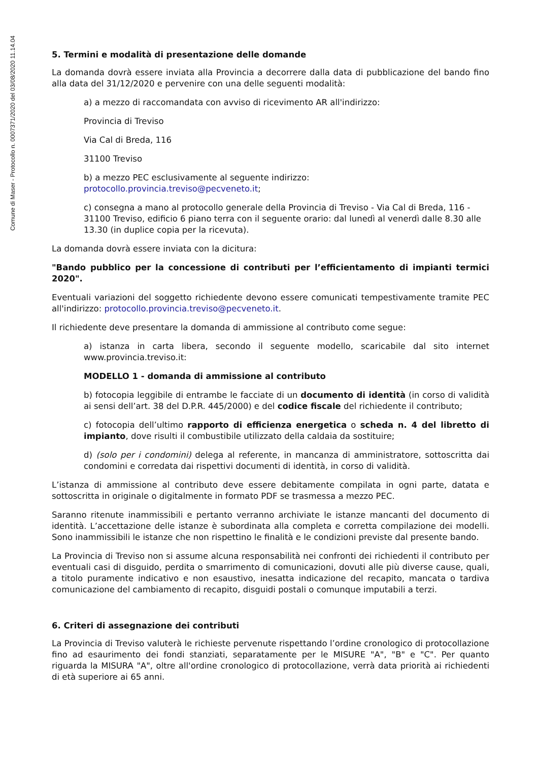Comune di Maser - Protocollo n. 0007371/2020 del 03/08/2020 11.14.04
5. Termini e modalità di presentazione delle domande
La domanda dovrà essere inviata alla Provincia a decorrere dalla data di pubblicazione del bando fino alla data del 31/12/2020 e pervenire con una delle seguenti modalità:
a) a mezzo di raccomandata con avviso di ricevimento AR all'indirizzo:
Provincia di Treviso
Via Cal di Breda, 116
31100 Treviso
b) a mezzo PEC esclusivamente al seguente indirizzo:
protocollo.provincia.treviso@pecveneto.it;
c) consegna a mano al protocollo generale della Provincia di Treviso - Via Cal di Breda, 116 - 31100 Treviso, edificio 6 piano terra con il seguente orario: dal lunedì al venerdì dalle 8.30 alle 13.30 (in duplice copia per la ricevuta).
La domanda dovrà essere inviata con la dicitura:
"Bando pubblico per la concessione di contributi per l’efficientamento di impianti termici 2020".
Eventuali variazioni del soggetto richiedente devono essere comunicati tempestivamente tramite PEC all'indirizzo: protocollo.provincia.treviso@pecveneto.it.
Il richiedente deve presentare la domanda di ammissione al contributo come segue:
a) istanza in carta libera, secondo il seguente modello, scaricabile dal sito internet www.provincia.treviso.it:
MODELLO 1 - domanda di ammissione al contributo
b) fotocopia leggibile di entrambe le facciate di un documento di identità (in corso di validità ai sensi dell’art. 38 del D.P.R. 445/2000) e del codice fiscale del richiedente il contributo;
c) fotocopia dell’ultimo rapporto di efficienza energetica o scheda n. 4 del libretto di impianto, dove risulti il combustibile utilizzato della caldaia da sostituire;
d) (solo per i condomini) delega al referente, in mancanza di amministratore, sottoscritta dai condomini e corredata dai rispettivi documenti di identità, in corso di validità.
L’istanza di ammissione al contributo deve essere debitamente compilata in ogni parte, datata e sottoscritta in originale o digitalmente in formato PDF se trasmessa a mezzo PEC.
Saranno ritenute inammissibili e pertanto verranno archiviate le istanze mancanti del documento di identità. L’accettazione delle istanze è subordinata alla completa e corretta compilazione dei modelli. Sono inammissibili le istanze che non rispettino le finalità e le condizioni previste dal presente bando.
La Provincia di Treviso non si assume alcuna responsabilità nei confronti dei richiedenti il contributo per eventuali casi di disguido, perdita o smarrimento di comunicazioni, dovuti alle più diverse cause, quali, a titolo puramente indicativo e non esaustivo, inesatta indicazione del recapito, mancata o tardiva comunicazione del cambiamento di recapito, disguidi postali o comunque imputabili a terzi.
6. Criteri di assegnazione dei contributi
La Provincia di Treviso valuterà le richieste pervenute rispettando l’ordine cronologico di protocollazione fino ad esaurimento dei fondi stanziati, separatamente per le MISURE "A", "B" e "C". Per quanto riguarda la MISURA "A", oltre all'ordine cronologico di protocollazione, verrà data priorità ai richiedenti di età superiore ai 65 anni.